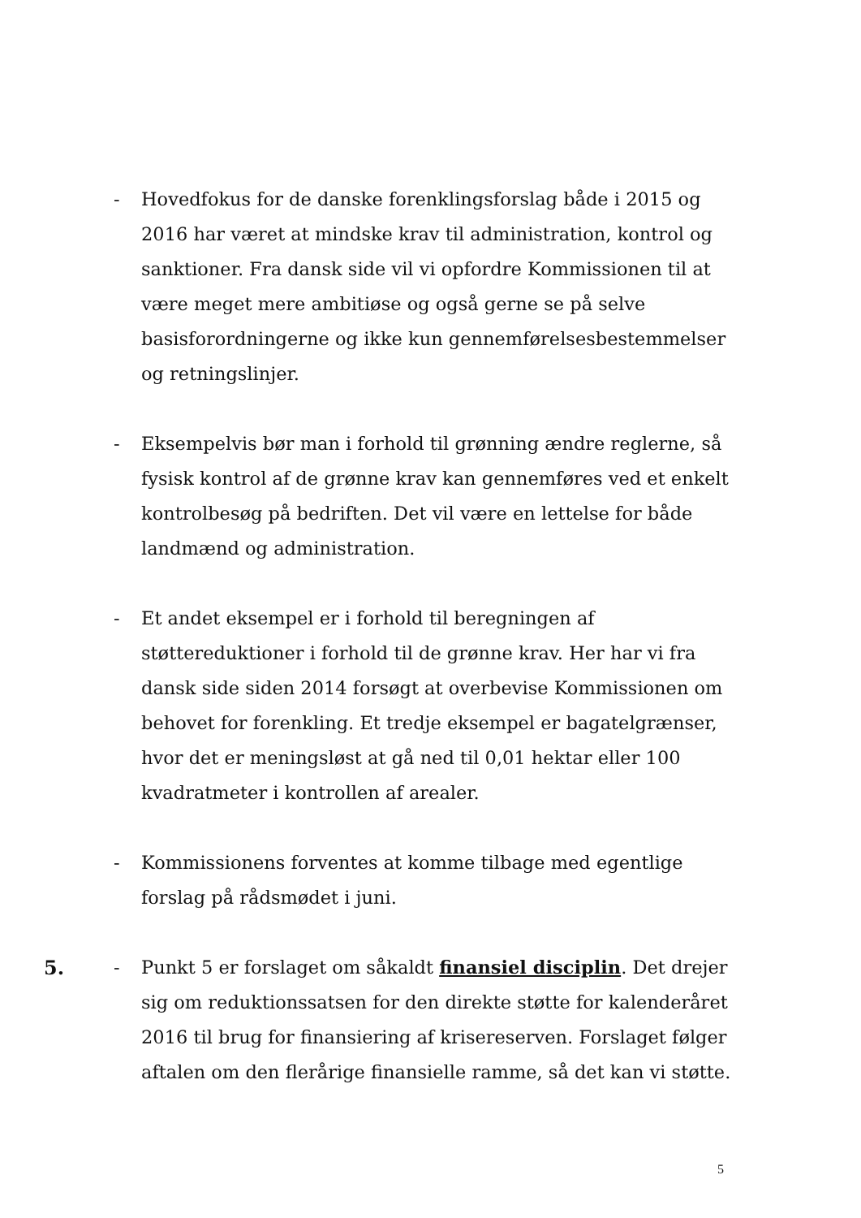- Hovedfokus for de danske forenklingsforslag både i 2015 og 2016 har været at mindske krav til administration, kontrol og sanktioner. Fra dansk side vil vi opfordre Kommissionen til at være meget mere ambitiøse og også gerne se på selve basisforordningerne og ikke kun gennemførelsesbestemmelser og retningslinjer.
- Eksempelvis bør man i forhold til grønning ændre reglerne, så fysisk kontrol af de grønne krav kan gennemføres ved et enkelt kontrolbesøg på bedriften. Det vil være en lettelse for både landmænd og administration.
- Et andet eksempel er i forhold til beregningen af støttereduktioner i forhold til de grønne krav. Her har vi fra dansk side siden 2014 forsøgt at overbevise Kommissionen om behovet for forenkling. Et tredje eksempel er bagatelgrænser, hvor det er meningsløst at gå ned til 0,01 hektar eller 100 kvadratmeter i kontrollen af arealer.
- Kommissionens forventes at komme tilbage med egentlige forslag på rådsmødet i juni.
5. - Punkt 5 er forslaget om såkaldt finansiel disciplin. Det drejer sig om reduktionssatsen for den direkte støtte for kalenderåret 2016 til brug for finansiering af krisereserven. Forslaget følger aftalen om den flerårige finansielle ramme, så det kan vi støtte.
5